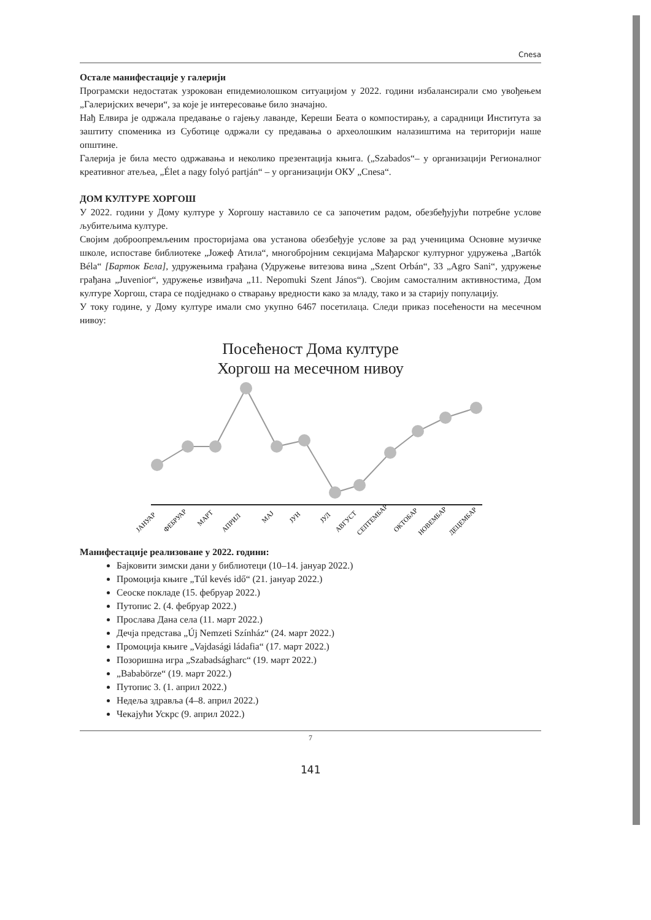Cnesa
Остале манифестације у галерији
Програмски недостатак узрокован епидемиолошком ситуацијом у 2022. години избалансирали смо увођењем „Галеријских вечери“, за које је интересовање било значајно.
Нађ Елвира је одржала предавање о гајењу лаванде, Кереши Беата о компостирању, а сарадници Института за заштиту споменика из Суботице одржали су предавања о археолошким налазиштима на територији наше општине.
Галерија је била место одржавања и неколико презентација књига. („Szabados“– у организацији Регионалног креативног атељеа, „Élet a nagy folyó partján“ – у организацији ОКУ „Cnesa“.
ДОМ КУЛТУРЕ ХОРГОШ
У 2022. години у Дому културе у Хоргошу наставило се са започетим радом, обезбеђујући потребне услове љубитељима културе.
Својим доброопремљеним просторијама ова установа обезбеђује услове за рад ученицима Основне музичке школе, испоставе библиотеке „Јожеф Атила“, многобројним секцијама Мађарског културног удружења „Bartók Béla“ [Барток Бела], удружењима грађана (Удружење витезова вина „Szent Orbán“, 33 „Agro Sani“, удружење грађана „Juvenior“, удружење извиђача „11. Nepomuki Szent János“). Својим самосталним активностима, Дом културе Хоргош, стара се подједнако о стварању вредности како за младу, тако и за старију популацију.
У току године, у Дому културе имали смо укупно 6467 посетилаца. Следи приказ посећености на месечном нивоу:
Посећеност Дома културе
Хоргош на месечном нивоу
ЈАНУАР
ФЕБРУАР
МАРТ
АПРИЛ
МАЈ
ЈУН
ЈУЛ
АВГУСТ
СЕПТЕМБАР
ОКТОБАР
НОВЕМБАР
ДЕЦЕМБАР
Манифестације реализоване у 2022. години:
Бајковити зимски дани у библиотеци (10–14. јануар 2022.)
Промоција књиге „Túl kevés idő“ (21. јануар 2022.)
Сеоске покладе (15. фебруар 2022.)
Путопис 2. (4. фебруар 2022.)
Прослава Дана села (11. март 2022.)
Дечја представа „Új Nemzeti Színház“ (24. март 2022.)
Промоција књиге „Vajdasági ládafia“ (17. март 2022.)
Позоришна игра „Szabadságharc“ (19. март 2022.)
„Bababörze“ (19. март 2022.)
Путопис 3. (1. април 2022.)
Недеља здравља (4–8. април 2022.)
Чекајући Ускрс (9. април 2022.)
7
141